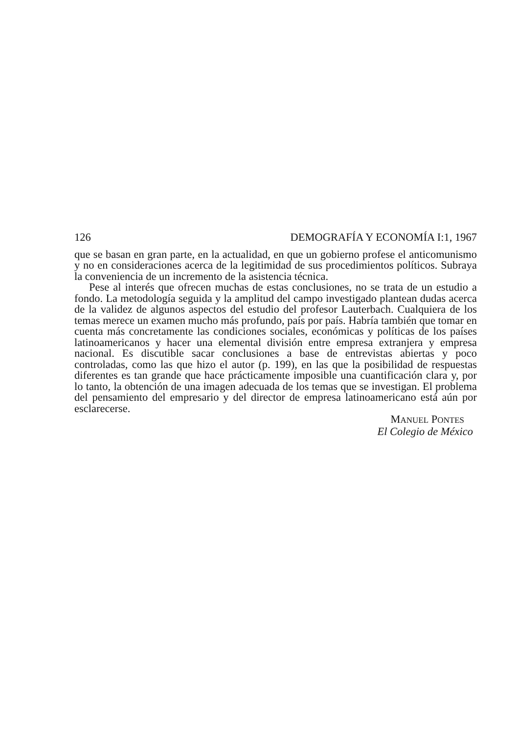126 DEMOGRAFÍA Y ECONOMÍA I:1, 1967
que se basan en gran parte, en la actualidad, en que un gobierno profese el anticomunismo y no en consideraciones acerca de la legitimidad de sus procedimientos políticos. Subraya la conveniencia de un incremento de la asistencia técnica.
Pese al interés que ofrecen muchas de estas conclusiones, no se trata de un estudio a fondo. La metodología seguida y la amplitud del campo investigado plantean dudas acerca de la validez de algunos aspectos del estudio del profesor Lauterbach. Cualquiera de los temas merece un examen mucho más profundo, país por país. Habría también que tomar en cuenta más concretamente las condiciones sociales, económicas y políticas de los países latinoamericanos y hacer una elemental división entre empresa extranjera y empresa nacional. Es discutible sacar conclusiones a base de entrevistas abiertas y poco controladas, como las que hizo el autor (p. 199), en las que la posibilidad de respuestas diferentes es tan grande que hace prácticamente imposible una cuantificación clara y, por lo tanto, la obtención de una imagen adecuada de los temas que se investigan. El problema del pensamiento del empresario y del director de empresa latinoamericano está aún por esclarecerse.
MANUEL PONTES
El Colegio de México